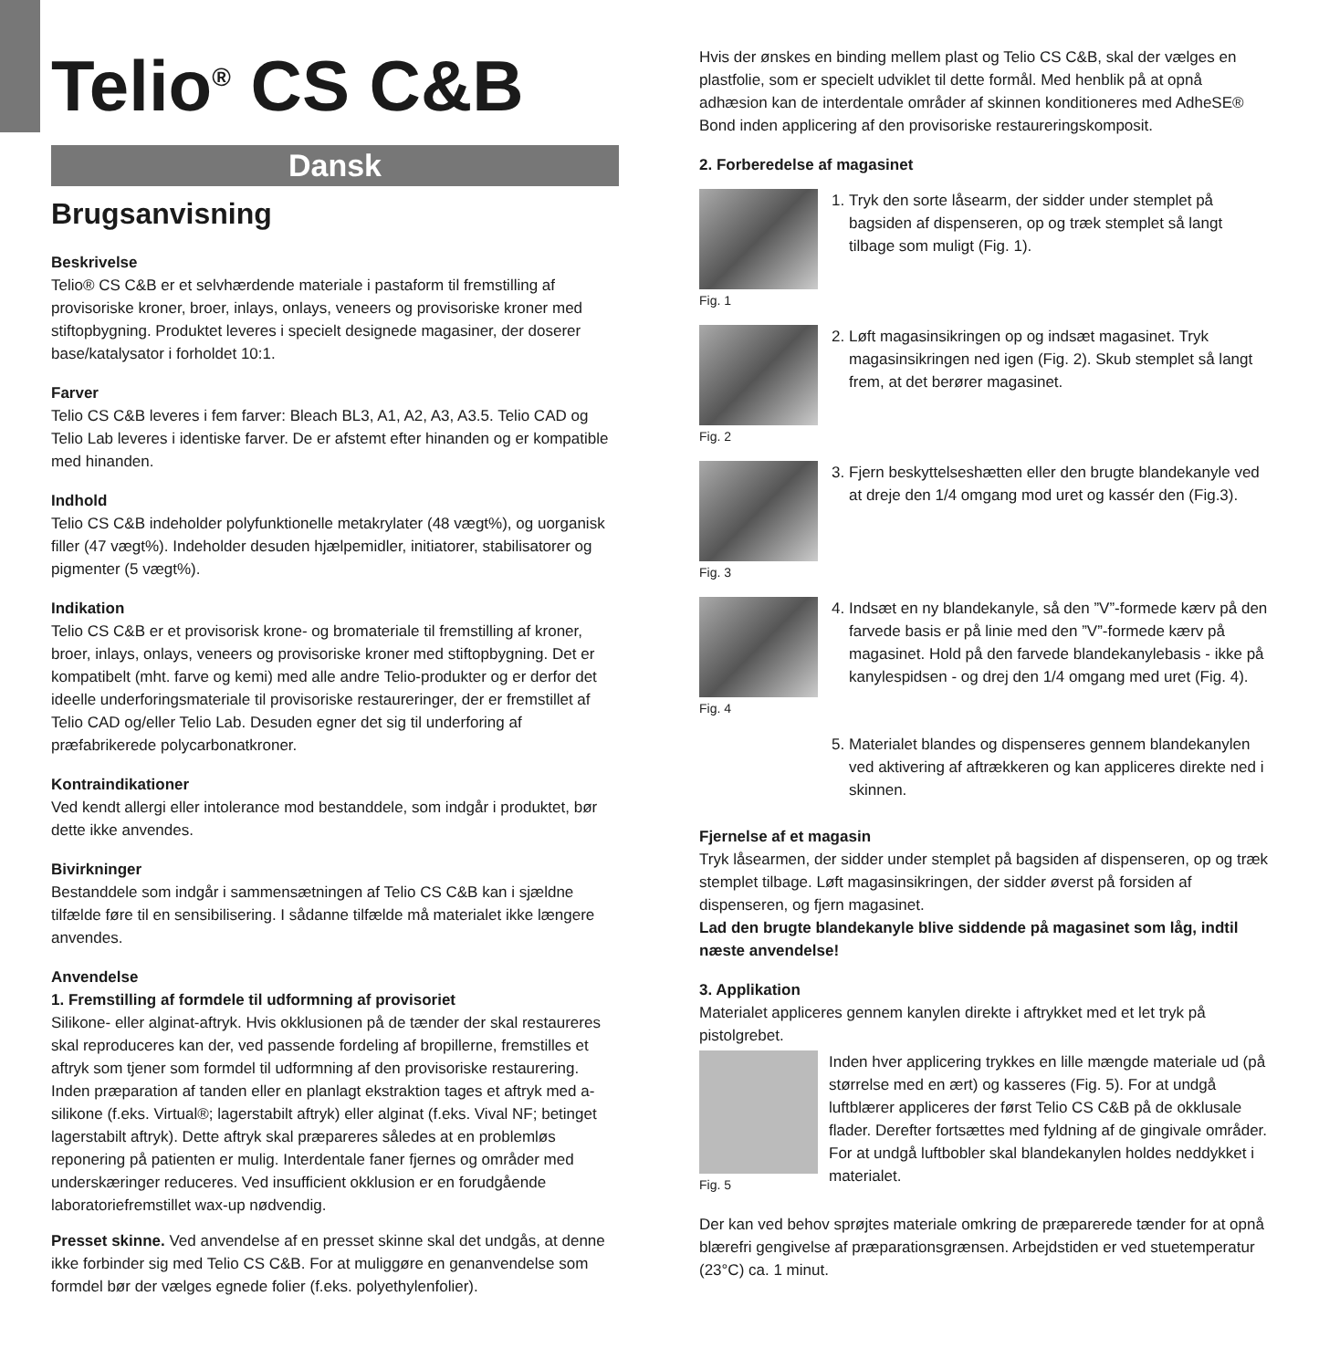Telio<sup>®</sup> CS C&B
Dansk
Brugsanvisning
Beskrivelse
Telio® CS C&B er et selvhærdende materiale i pastaform til fremstilling af provisoriske kroner, broer, inlays, onlays, veneers og provisoriske kroner med stiftopbygning. Produktet leveres i specielt designede magasiner, der doserer base/katalysator i forholdet 10:1.
Farver
Telio CS C&B leveres i fem farver: Bleach BL3, A1, A2, A3, A3.5. Telio CAD og Telio Lab leveres i identiske farver. De er afstemt efter hinanden og er kompatible med hinanden.
Indhold
Telio CS C&B indeholder polyfunktionelle metakrylater (48 vægt%), og uorganisk filler (47 vægt%). Indeholder desuden hjælpemidler, initiatorer, stabilisatorer og pigmenter (5 vægt%).
Indikation
Telio CS C&B er et provisorisk krone- og bromateriale til fremstilling af kroner, broer, inlays, onlays, veneers og provisoriske kroner med stiftopbygning. Det er kompatibelt (mht. farve og kemi) med alle andre Telio-produkter og er derfor det ideelle underforingsmateriale til provisoriske restaureringer, der er fremstillet af Telio CAD og/eller Telio Lab. Desuden egner det sig til underforing af præfabrikerede polycarbonatkroner.
Kontraindikationer
Ved kendt allergi eller intolerance mod bestanddele, som indgår i produktet, bør dette ikke anvendes.
Bivirkninger
Bestanddele som indgår i sammensætningen af Telio CS C&B kan i sjældne tilfælde føre til en sensibilisering. I sådanne tilfælde må materialet ikke længere anvendes.
Anvendelse
1. Fremstilling af formdele til udformning af provisoriet
Silikone- eller alginat-aftryk. Hvis okklusionen på de tænder der skal restaureres skal reproduceres kan der, ved passende fordeling af bropillerne, fremstilles et aftryk som tjener som formdel til udformning af den provisoriske restaurering. Inden præparation af tanden eller en planlagt ekstraktion tages et aftryk med a-silikone (f.eks. Virtual®; lagerstabilt aftryk) eller alginat (f.eks. Vival NF; betinget lagerstabilt aftryk). Dette aftryk skal præpareres således at en problemløs reponering på patienten er mulig. Interdentale faner fjernes og områder med underskæringer reduceres. Ved insufficient okklusion er en forudgående laboratoriefremstillet wax-up nødvendig.
Presset skinne. Ved anvendelse af en presset skinne skal det undgås, at denne ikke forbinder sig med Telio CS C&B. For at muliggøre en genanvendelse som formdel bør der vælges egnede folier (f.eks. polyethylenfolier).
Hvis der ønskes en binding mellem plast og Telio CS C&B, skal der vælges en plastfolie, som er specielt udviklet til dette formål. Med henblik på at opnå adhæsion kan de interdentale områder af skinnen konditioneres med AdheSE® Bond inden applicering af den provisoriske restaureringskomposit.
2. Forberedelse af magasinet
Fig. 1
1. Tryk den sorte låsearm, der sidder under stemplet på bagsiden af dispenseren, op og træk stemplet så langt tilbage som muligt (Fig. 1).
Fig. 2
2. Løft magasinsikringen op og indsæt magasinet. Tryk magasinsikringen ned igen (Fig. 2). Skub stemplet så langt frem, at det berører magasinet.
Fig. 3
3. Fjern beskyttelseshætten eller den brugte blandekanyle ved at dreje den 1/4 omgang mod uret og kassér den (Fig.3).
Fig. 4
4. Indsæt en ny blandekanyle, så den ”V”-formede kærv på den farvede basis er på linie med den ”V”-formede kærv på magasinet. Hold på den farvede blandekanylebasis - ikke på kanylespidsen - og drej den 1/4 omgang med uret (Fig. 4).
5. Materialet blandes og dispenseres gennem blandekanylen ved aktivering af aftrækkeren og kan appliceres direkte ned i skinnen.
Fjernelse af et magasin
Tryk låsearmen, der sidder under stemplet på bagsiden af dispenseren, op og træk stemplet tilbage. Løft magasinsikringen, der sidder øverst på forsiden af dispenseren, og fjern magasinet.
Lad den brugte blandekanyle blive siddende på magasinet som låg, indtil næste anvendelse!
3. Applikation
Materialet appliceres gennem kanylen direkte i aftrykket med et let tryk på pistolgrebet.
Fig. 5
Inden hver applicering trykkes en lille mængde materiale ud (på størrelse med en ært) og kasseres (Fig. 5). For at undgå luftblærer appliceres der først Telio CS C&B på de okklusale flader. Derefter fortsættes med fyldning af de gingivale områder. For at undgå luftbobler skal blandekanylen holdes neddykket i materialet.
Der kan ved behov sprøjtes materiale omkring de præparerede tænder for at opnå blærefri gengivelse af præparationsgrænsen. Arbejdstiden er ved stuetemperatur (23°C) ca. 1 minut.